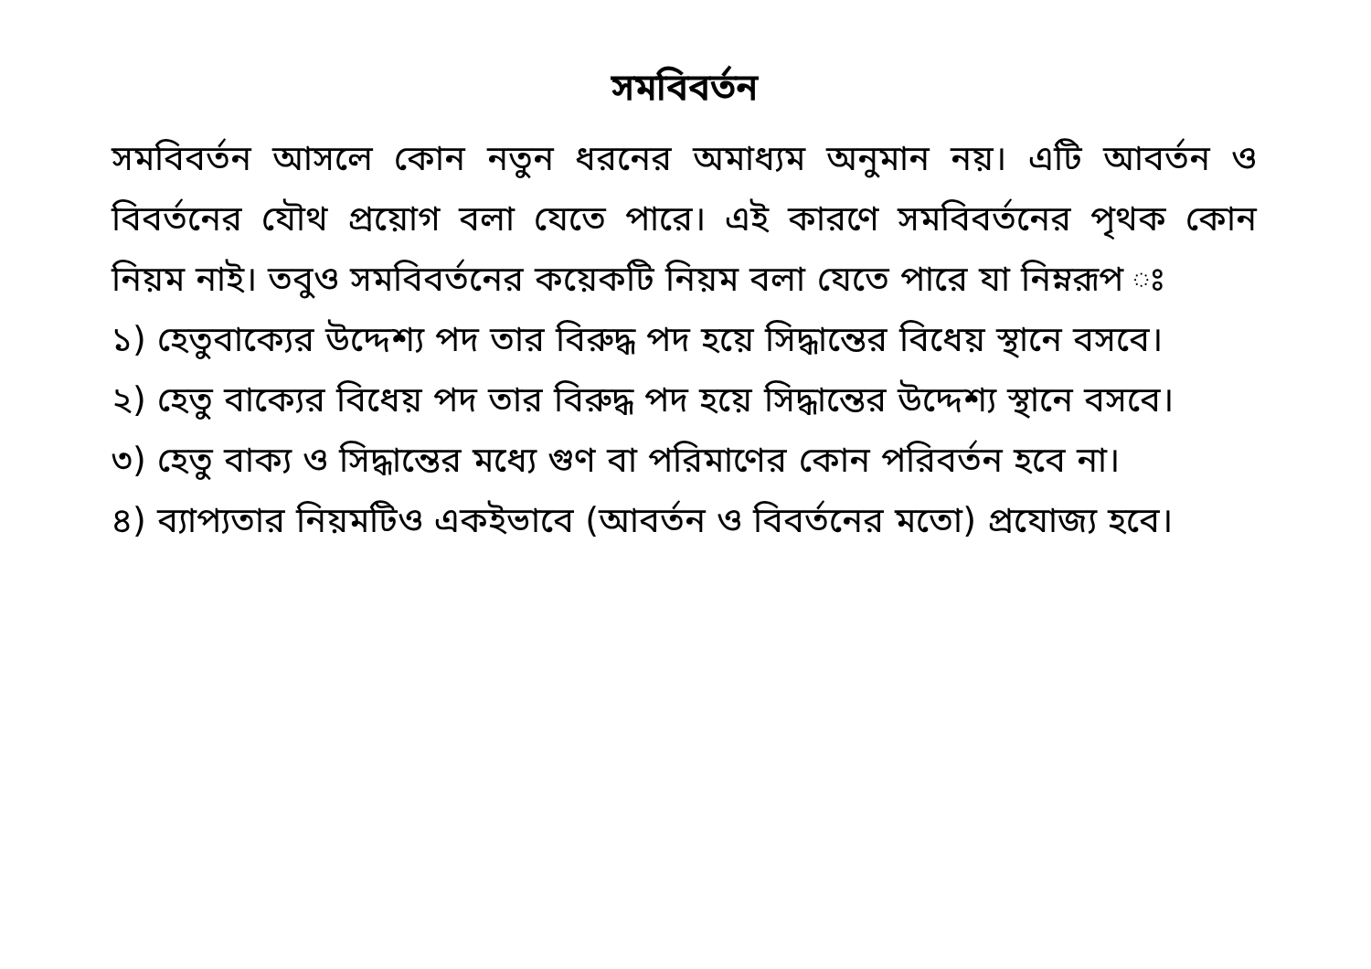সমবিবর্তন
সমবিবর্তন আসলে কোন নতুন ধরনের অমাধ্যম অনুমান নয়। এটি আবর্তন ও বিবর্তনের যৌথ প্রয়োগ বলা যেতে পারে। এই কারণে সমবিবর্তনের পৃথক কোন নিয়ম নাই। তবুও সমবিবর্তনের কয়েকটি নিয়ম বলা যেতে পারে যা নিম্নরূপ ঃ
১) হেতুবাক্যের উদ্দেশ্য পদ তার বিরুদ্ধ পদ হয়ে সিদ্ধান্তের বিধেয় স্থানে বসবে।
২) হেতু বাক্যের বিধেয় পদ তার বিরুদ্ধ পদ হয়ে সিদ্ধান্তের উদ্দেশ্য স্থানে বসবে।
৩) হেতু বাক্য ও সিদ্ধান্তের মধ্যে গুণ বা পরিমাণের কোন পরিবর্তন হবে না।
৪) ব্যাপ্যতার নিয়মটিও একইভাবে (আবর্তন ও বিবর্তনের মতো) প্রযোজ্য হবে।